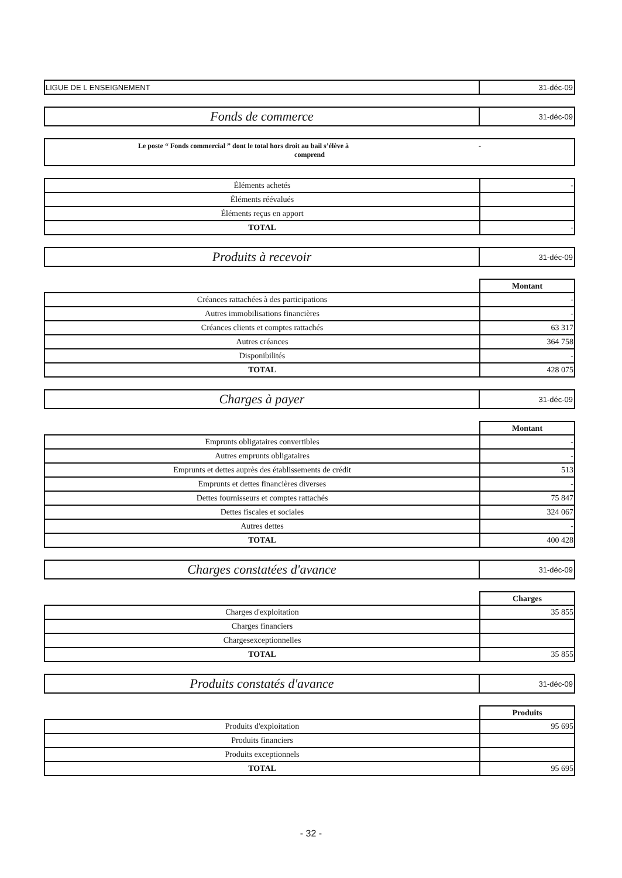| LIGUE DE L ENSEIGNEMENT | 31-déc-09 |
| Fonds de commerce | 31-déc-09 |
Le poste “ Fonds commercial ” dont le total hors droit au bail s’élève à -
comprend
| Éléments achetés | - |
| Éléments réévalués | |
| Éléments reçus en apport | |
| TOTAL | - |
| Produits à recevoir | 31-déc-09 |
| | Montant |
| Créances rattachées à des participations | - |
| Autres immobilisations financières | - |
| Créances clients et comptes rattachés | 63 317 |
| Autres créances | 364 758 |
| Disponibilités | - |
| TOTAL | 428 075 |
| Charges à payer | 31-déc-09 |
| | Montant |
| Emprunts obligataires convertibles | - |
| Autres emprunts obligataires | - |
| Emprunts et dettes auprès des établissements de crédit | 513 |
| Emprunts et dettes financières diverses | - |
| Dettes fournisseurs et comptes rattachés | 75 847 |
| Dettes fiscales et sociales | 324 067 |
| Autres dettes | - |
| TOTAL | 400 428 |
| Charges constatées d'avance | 31-déc-09 |
| | Charges |
| Charges d'exploitation | 35 855 |
| Charges financiers | |
| Chargesexceptionnelles | |
| TOTAL | 35 855 |
| Produits constatés d'avance | 31-déc-09 |
| | Produits |
| Produits d'exploitation | 95 695 |
| Produits financiers | |
| Produits exceptionnels | |
| TOTAL | 95 695 |
- 32 -